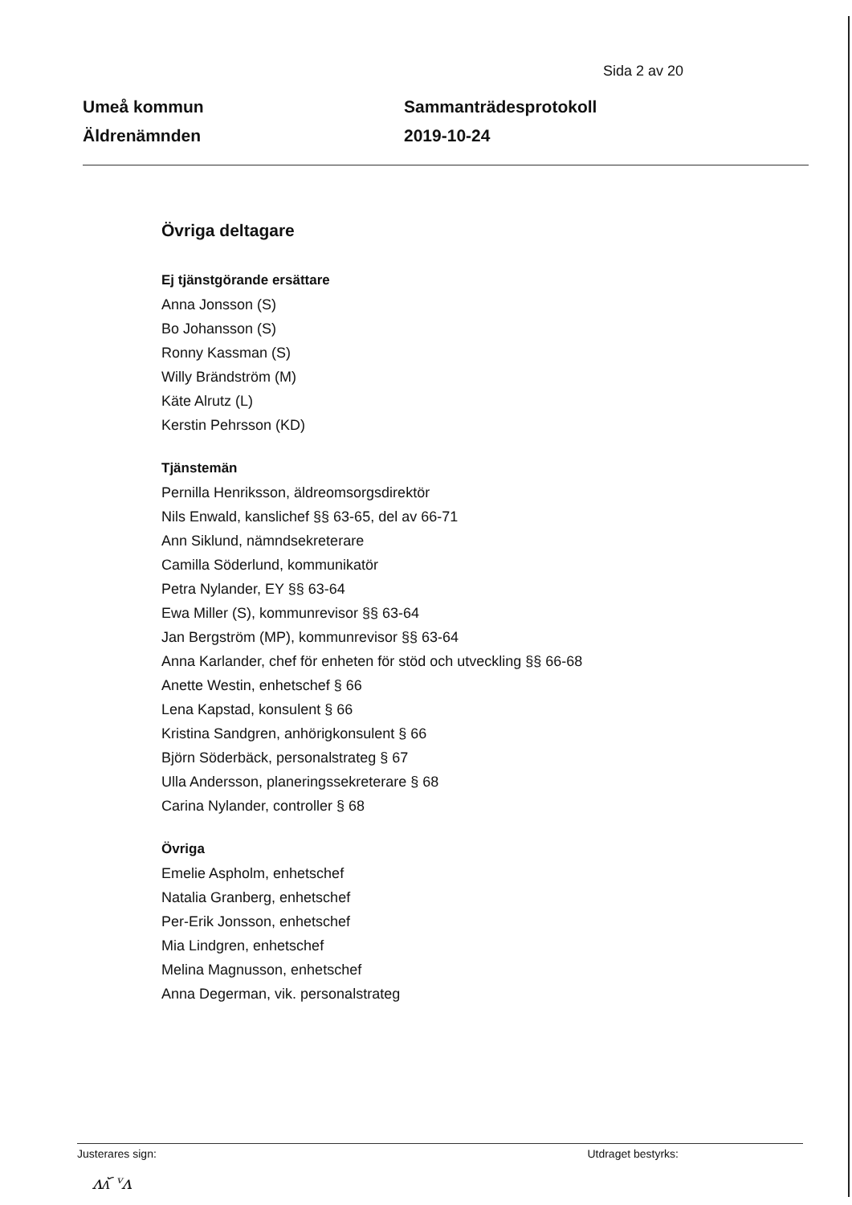Sida 2 av 20
Umeå kommun
Äldrenämnden
Sammanträdesprotokoll
2019-10-24
Övriga deltagare
Ej tjänstgörande ersättare
Anna Jonsson (S)
Bo Johansson (S)
Ronny Kassman (S)
Willy Brändström (M)
Käte Alrutz (L)
Kerstin Pehrsson (KD)
Tjänstemän
Pernilla Henriksson, äldreomsorgsdirektör
Nils Enwald, kanslichef §§ 63-65, del av 66-71
Ann Siklund, nämndsekreterare
Camilla Söderlund, kommunikatör
Petra Nylander, EY §§ 63-64
Ewa Miller (S), kommunrevisor §§ 63-64
Jan Bergström (MP), kommunrevisor §§ 63-64
Anna Karlander, chef för enheten för stöd och utveckling §§ 66-68
Anette Westin, enhetschef § 66
Lena Kapstad, konsulent § 66
Kristina Sandgren, anhörigkonsulent § 66
Björn Söderbäck, personalstrateg § 67
Ulla Andersson, planeringssekreterare § 68
Carina Nylander, controller § 68
Övriga
Emelie Aspholm, enhetschef
Natalia Granberg, enhetschef
Per-Erik Jonsson, enhetschef
Mia Lindgren, enhetschef
Melina Magnusson, enhetschef
Anna Degerman, vik. personalstrateg
Justerares sign: Utdraget bestyrks:
ᴧᴧ᷃ ᵛᴧ